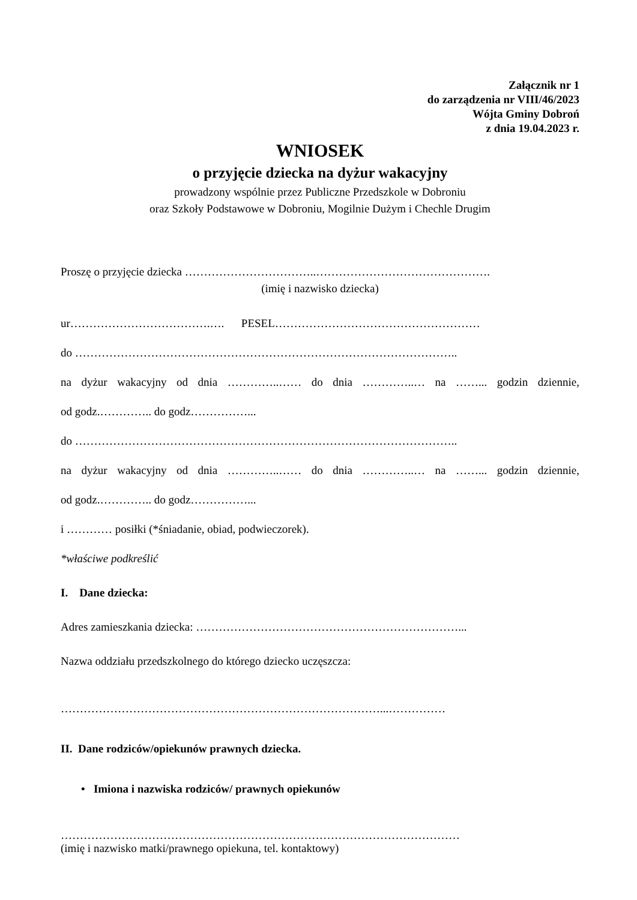Załącznik nr 1
do zarządzenia nr VIII/46/2023
Wójta Gminy Dobroń
z dnia 19.04.2023 r.
WNIOSEK
o przyjęcie dziecka na dyżur wakacyjny
prowadzony wspólnie przez Publiczne Przedszkole w Dobroniu
oraz Szkoły Podstawowe w Dobroniu, Mogilnie Dużym i Chechle Drugim
Proszę o przyjęcie dziecka ……………………………..……………………………………….
(imię i nazwisko dziecka)
ur……………………………….…. PESEL………………………………………………
do ………………………………………………………………………………………..
na dyżur wakacyjny od dnia …………..…… do dnia …………..… na ……... godzin dziennie,
od godz.………….. do godz……………...
do ………………………………………………………………………………………..
na dyżur wakacyjny od dnia …………..…… do dnia …………..… na ……... godzin dziennie,
od godz.………….. do godz……………...
i ………… posiłki (*śniadanie, obiad, podwieczorek).
*właściwe podkreślić
I. Dane dziecka:
Adres zamieszkania dziecka: ……………………………………………………………...
Nazwa oddziału przedszkolnego do którego dziecko uczęszcza:
…………………………………………………………………………...……………
II. Dane rodziców/opiekunów prawnych dziecka.
• Imiona i nazwiska rodziców/ prawnych opiekunów
……………………………………………………………………………………………
(imię i nazwisko matki/prawnego opiekuna, tel. kontaktowy)